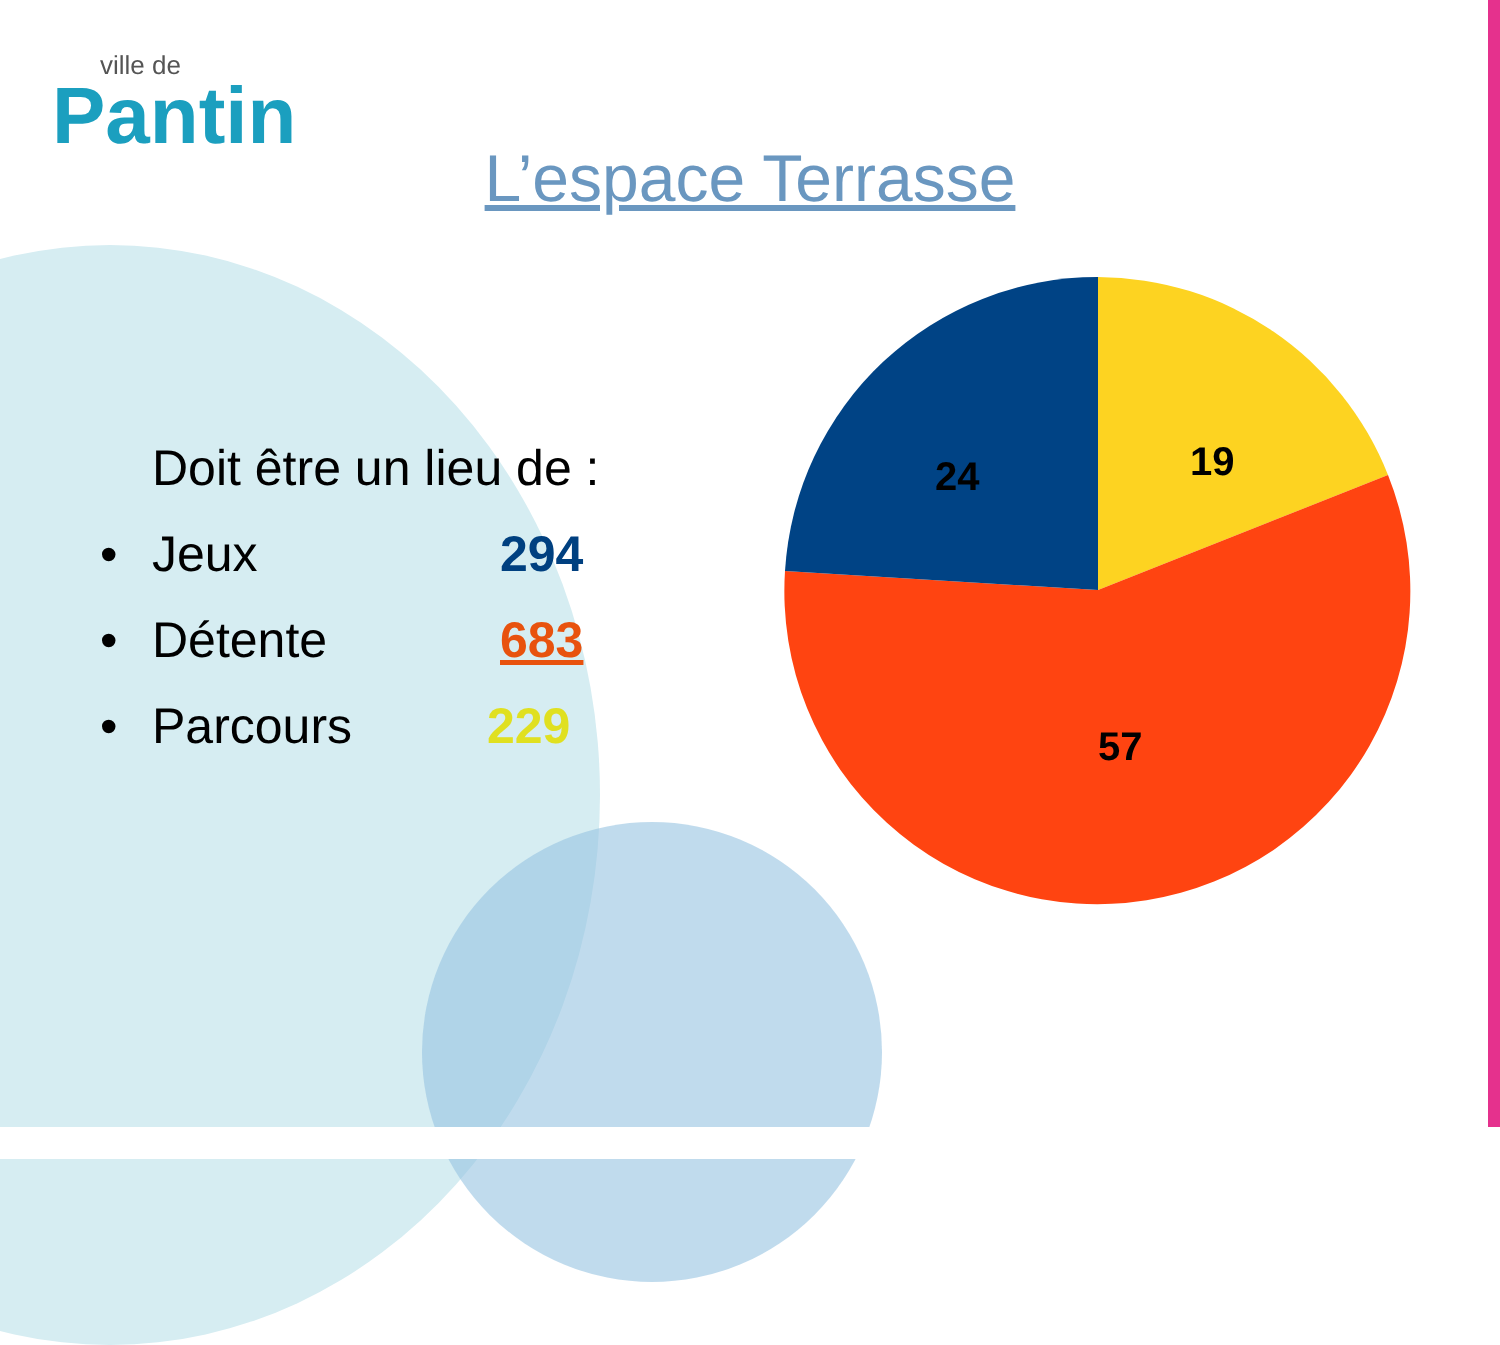ville de
Pantin
L’espace Terrasse
Doit être un lieu de :
• Jeux 294
• Détente 683
• Parcours 229
19
24
57